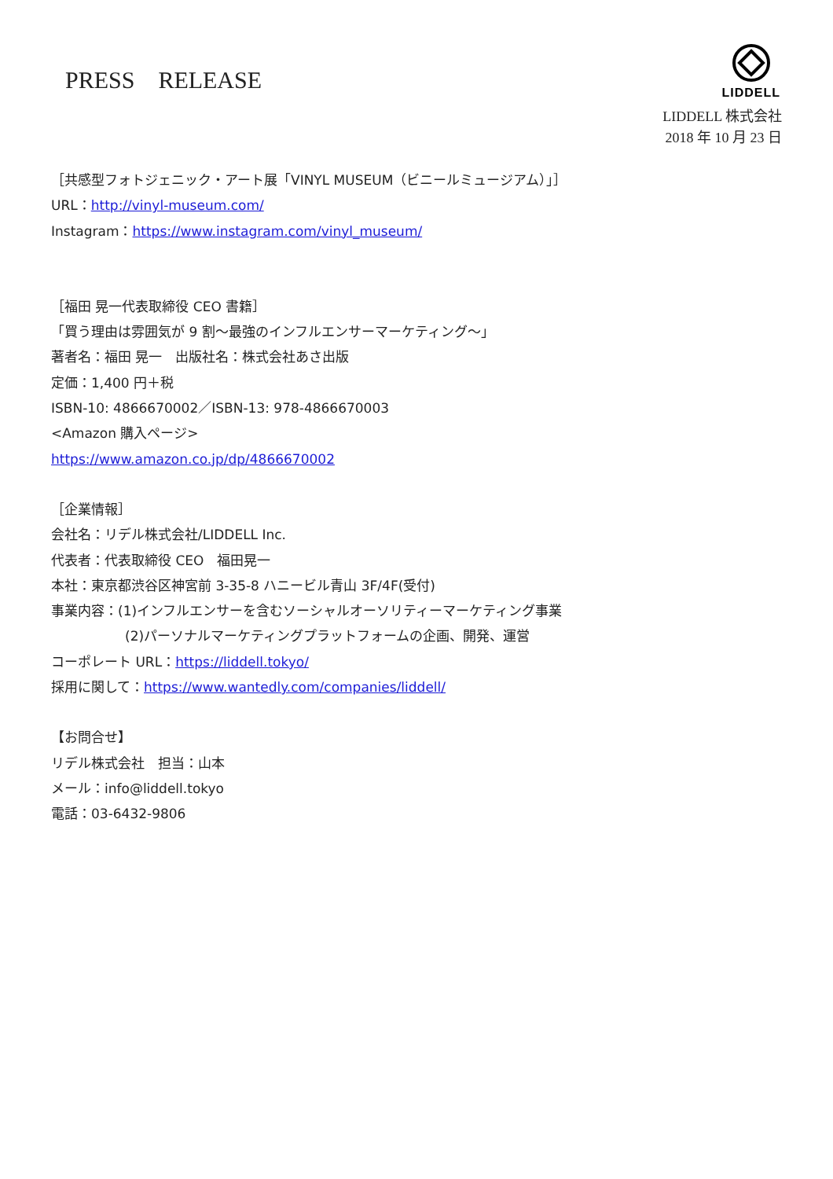PRESS　RELEASE
LIDDELL
LIDDELL 株式会社
2018 年 10 月 23 日
［共感型フォトジェニック・アート展「VINYL MUSEUM（ビニールミュージアム）」］
URL：http://vinyl-museum.com/
Instagram：https://www.instagram.com/vinyl_museum/
［福田 晃一代表取締役 CEO 書籍］
「買う理由は雰囲気が 9 割～最強のインフルエンサーマーケティング～」
著者名：福田 晃一　出版社名：株式会社あさ出版
定価：1,400 円＋税
ISBN-10: 4866670002／ISBN-13: 978-4866670003
<Amazon 購入ページ>
https://www.amazon.co.jp/dp/4866670002
［企業情報］
会社名：リデル株式会社/LIDDELL Inc.
代表者：代表取締役 CEO　福田晃一
本社：東京都渋谷区神宮前 3-35-8 ハニービル青山 3F/4F(受付)
事業内容：(1)インフルエンサーを含むソーシャルオーソリティーマーケティング事業
(2)パーソナルマーケティングプラットフォームの企画、開発、運営
コーポレート URL：https://liddell.tokyo/
採用に関して：https://www.wantedly.com/companies/liddell/
【お問合せ】
リデル株式会社　担当：山本
メール：info@liddell.tokyo
電話：03-6432-9806